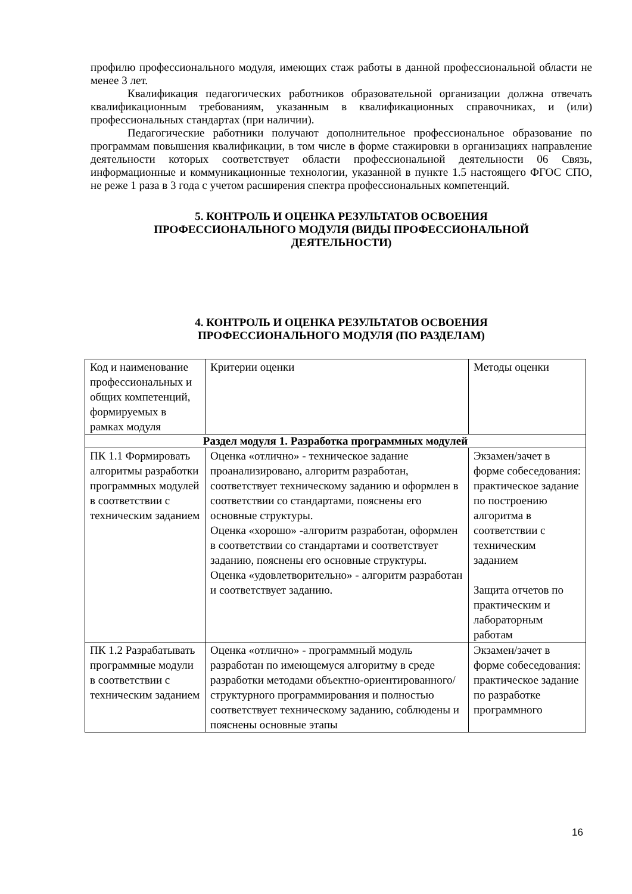профилю профессионального модуля, имеющих стаж работы в данной профессиональной области не менее 3 лет.
Квалификация педагогических работников образовательной организации должна отвечать квалификационным требованиям, указанным в квалификационных справочниках, и (или) профессиональных стандартах (при наличии).
Педагогические работники получают дополнительное профессиональное образование по программам повышения квалификации, в том числе в форме стажировки в организациях направление деятельности которых соответствует области профессиональной деятельности 06 Связь, информационные и коммуникационные технологии, указанной в пункте 1.5 настоящего ФГОС СПО, не реже 1 раза в 3 года с учетом расширения спектра профессиональных компетенций.
5. КОНТРОЛЬ И ОЦЕНКА РЕЗУЛЬТАТОВ ОСВОЕНИЯ
ПРОФЕССИОНАЛЬНОГО МОДУЛЯ (ВИДЫ ПРОФЕССИОНАЛЬНОЙ
ДЕЯТЕЛЬНОСТИ)
4. КОНТРОЛЬ И ОЦЕНКА РЕЗУЛЬТАТОВ ОСВОЕНИЯ
ПРОФЕССИОНАЛЬНОГО МОДУЛЯ (ПО РАЗДЕЛАМ)
| Код и наименование профессиональных и общих компетенций, формируемых в рамках модуля | Критерии оценки | Методы оценки |
| --- | --- | --- |
| Раздел модуля 1. Разработка программных модулей | | |
| ПК 1.1 Формировать алгоритмы разработки программных модулей в соответствии с техническим заданием | Оценка «отлично» - техническое задание проанализировано, алгоритм разработан, соответствует техническому заданию и оформлен в соответствии со стандартами, пояснены его основные структуры. Оценка «хорошо» -алгоритм разработан, оформлен в соответствии со стандартами и соответствует заданию, пояснены его основные структуры. Оценка «удовлетворительно» - алгоритм разработан и соответствует заданию. | Экзамен/зачет в форме собеседования: практическое задание по построению алгоритма в соответствии с техническим заданием Защита отчетов по практическим и лабораторным работам |
| ПК 1.2 Разрабатывать программные модули в соответствии с техническим заданием | Оценка «отлично» - программный модуль разработан по имеющемуся алгоритму в среде разработки методами объектно-ориентированного/ структурного программирования и полностью соответствует техническому заданию, соблюдены и пояснены основные этапы | Экзамен/зачет в форме собеседования: практическое задание по разработке программного |
16